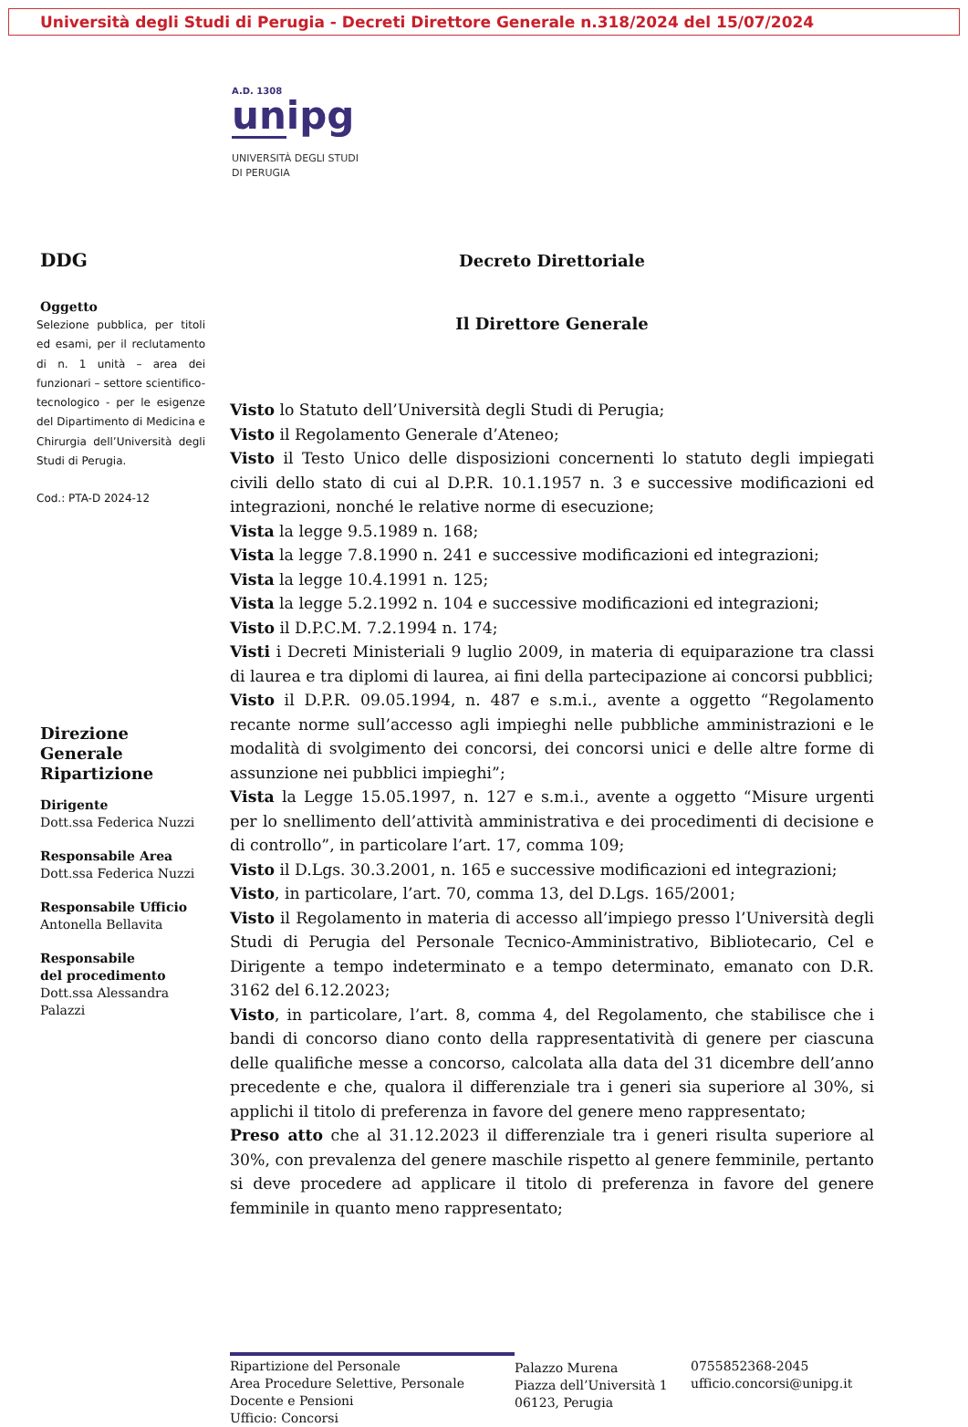Università degli Studi di Perugia - Decreti Direttore Generale n.318/2024 del 15/07/2024
A.D. 1308
unipg
UNIVERSITÀ DEGLI STUDI
DI PERUGIA
DDG
Oggetto
Selezione pubblica, per titoli ed esami, per il reclutamento di n. 1 unità – area dei funzionari – settore scientifico-tecnologico - per le esigenze del Dipartimento di Medicina e Chirurgia dell’Università degli Studi di Perugia.
Cod.: PTA-D 2024-12
Direzione Generale
Ripartizione
Dirigente
Dott.ssa Federica Nuzzi
Responsabile Area
Dott.ssa Federica Nuzzi
Responsabile Ufficio
Antonella Bellavita
Responsabile
del procedimento
Dott.ssa Alessandra Palazzi
Decreto Direttoriale
Il Direttore Generale
Visto lo Statuto dell’Università degli Studi di Perugia;
Visto il Regolamento Generale d’Ateneo;
Visto il Testo Unico delle disposizioni concernenti lo statuto degli impiegati civili dello stato di cui al D.P.R. 10.1.1957 n. 3 e successive modificazioni ed integrazioni, nonché le relative norme di esecuzione;
Vista la legge 9.5.1989 n. 168;
Vista la legge 7.8.1990 n. 241 e successive modificazioni ed integrazioni;
Vista la legge 10.4.1991 n. 125;
Vista la legge 5.2.1992 n. 104 e successive modificazioni ed integrazioni;
Visto il D.P.C.M. 7.2.1994 n. 174;
Visti i Decreti Ministeriali 9 luglio 2009, in materia di equiparazione tra classi di laurea e tra diplomi di laurea, ai fini della partecipazione ai concorsi pubblici;
Visto il D.P.R. 09.05.1994, n. 487 e s.m.i., avente a oggetto “Regolamento recante norme sull’accesso agli impieghi nelle pubbliche amministrazioni e le modalità di svolgimento dei concorsi, dei concorsi unici e delle altre forme di assunzione nei pubblici impieghi”;
Vista la Legge 15.05.1997, n. 127 e s.m.i., avente a oggetto “Misure urgenti per lo snellimento dell’attività amministrativa e dei procedimenti di decisione e di controllo”, in particolare l’art. 17, comma 109;
Visto il D.Lgs. 30.3.2001, n. 165 e successive modificazioni ed integrazioni;
Visto, in particolare, l’art. 70, comma 13, del D.Lgs. 165/2001;
Visto il Regolamento in materia di accesso all’impiego presso l’Università degli Studi di Perugia del Personale Tecnico-Amministrativo, Bibliotecario, Cel e Dirigente a tempo indeterminato e a tempo determinato, emanato con D.R. 3162 del 6.12.2023;
Visto, in particolare, l’art. 8, comma 4, del Regolamento, che stabilisce che i bandi di concorso diano conto della rappresentatività di genere per ciascuna delle qualifiche messe a concorso, calcolata alla data del 31 dicembre dell’anno precedente e che, qualora il differenziale tra i generi sia superiore al 30%, si applichi il titolo di preferenza in favore del genere meno rappresentato;
Preso atto che al 31.12.2023 il differenziale tra i generi risulta superiore al 30%, con prevalenza del genere maschile rispetto al genere femminile, pertanto si deve procedere ad applicare il titolo di preferenza in favore del genere femminile in quanto meno rappresentato;
Ripartizione del Personale
Area Procedure Selettive, Personale Docente e Pensioni
Ufficio: Concorsi
Palazzo Murena
Piazza dell’Università 1
06123, Perugia
0755852368-2045
ufficio.concorsi@unipg.it